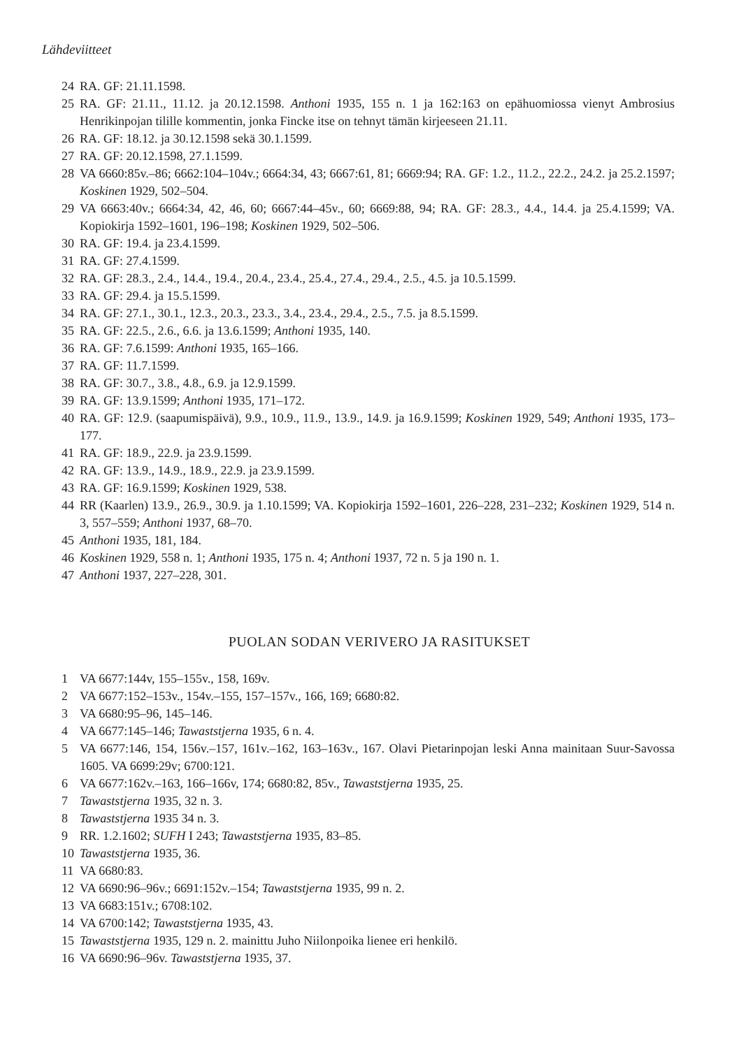Lähdeviitteet
24 RA. GF: 21.11.1598.
25 RA. GF: 21.11., 11.12. ja 20.12.1598. Anthoni 1935, 155 n. 1 ja 162:163 on epähuomiossa vienyt Ambrosius Henrikinpojan tilille kommentin, jonka Fincke itse on tehnyt tämän kirjeeseen 21.11.
26 RA. GF: 18.12. ja 30.12.1598 sekä 30.1.1599.
27 RA. GF: 20.12.1598, 27.1.1599.
28 VA 6660:85v.–86; 6662:104–104v.; 6664:34, 43; 6667:61, 81; 6669:94; RA. GF: 1.2., 11.2., 22.2., 24.2. ja 25.2.1597; Koskinen 1929, 502–504.
29 VA 6663:40v.; 6664:34, 42, 46, 60; 6667:44–45v., 60; 6669:88, 94; RA. GF: 28.3., 4.4., 14.4. ja 25.4.1599; VA. Kopiokirja 1592–1601, 196–198; Koskinen 1929, 502–506.
30 RA. GF: 19.4. ja 23.4.1599.
31 RA. GF: 27.4.1599.
32 RA. GF: 28.3., 2.4., 14.4., 19.4., 20.4., 23.4., 25.4., 27.4., 29.4., 2.5., 4.5. ja 10.5.1599.
33 RA. GF: 29.4. ja 15.5.1599.
34 RA. GF: 27.1., 30.1., 12.3., 20.3., 23.3., 3.4., 23.4., 29.4., 2.5., 7.5. ja 8.5.1599.
35 RA. GF: 22.5., 2.6., 6.6. ja 13.6.1599; Anthoni 1935, 140.
36 RA. GF: 7.6.1599: Anthoni 1935, 165–166.
37 RA. GF: 11.7.1599.
38 RA. GF: 30.7., 3.8., 4.8., 6.9. ja 12.9.1599.
39 RA. GF: 13.9.1599; Anthoni 1935, 171–172.
40 RA. GF: 12.9. (saapumispäivä), 9.9., 10.9., 11.9., 13.9., 14.9. ja 16.9.1599; Koskinen 1929, 549; Anthoni 1935, 173–177.
41 RA. GF: 18.9., 22.9. ja 23.9.1599.
42 RA. GF: 13.9., 14.9., 18.9., 22.9. ja 23.9.1599.
43 RA. GF: 16.9.1599; Koskinen 1929, 538.
44 RR (Kaarlen) 13.9., 26.9., 30.9. ja 1.10.1599; VA. Kopiokirja 1592–1601, 226–228, 231–232; Koskinen 1929, 514 n. 3, 557–559; Anthoni 1937, 68–70.
45 Anthoni 1935, 181, 184.
46 Koskinen 1929, 558 n. 1; Anthoni 1935, 175 n. 4; Anthoni 1937, 72 n. 5 ja 190 n. 1.
47 Anthoni 1937, 227–228, 301.
PUOLAN SODAN VERIVERO JA RASITUKSET
1 VA 6677:144v, 155–155v., 158, 169v.
2 VA 6677:152–153v., 154v.–155, 157–157v., 166, 169; 6680:82.
3 VA 6680:95–96, 145–146.
4 VA 6677:145–146; Tawaststjerna 1935, 6 n. 4.
5 VA 6677:146, 154, 156v.–157, 161v.–162, 163–163v., 167. Olavi Pietarinpojan leski Anna mainitaan Suur-Savossa 1605. VA 6699:29v; 6700:121.
6 VA 6677:162v.–163, 166–166v, 174; 6680:82, 85v., Tawaststjerna 1935, 25.
7 Tawaststjerna 1935, 32 n. 3.
8 Tawaststjerna 1935 34 n. 3.
9 RR. 1.2.1602; SUFH I 243; Tawaststjerna 1935, 83–85.
10 Tawaststjerna 1935, 36.
11 VA 6680:83.
12 VA 6690:96–96v.; 6691:152v.–154; Tawaststjerna 1935, 99 n. 2.
13 VA 6683:151v.; 6708:102.
14 VA 6700:142; Tawaststjerna 1935, 43.
15 Tawaststjerna 1935, 129 n. 2. mainittu Juho Niilonpoika lienee eri henkilö.
16 VA 6690:96–96v. Tawaststjerna 1935, 37.